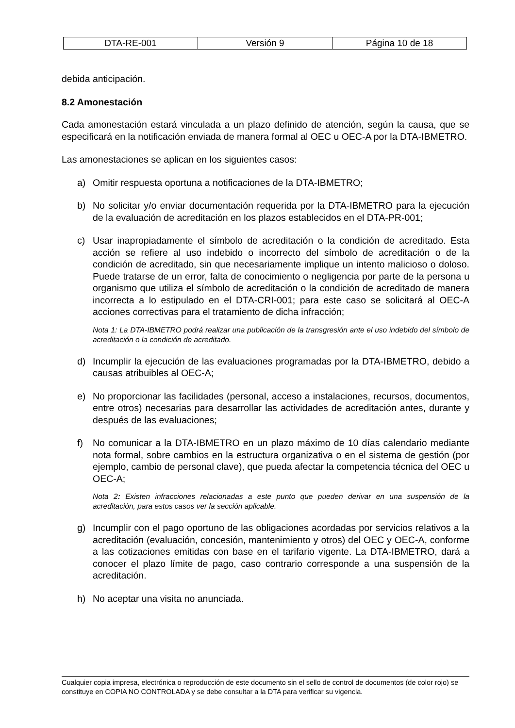| DTA-RE-001 | Versión 9 | Página 10 de 18 |
debida anticipación.
8.2 Amonestación
Cada amonestación estará vinculada a un plazo definido de atención, según la causa, que se especificará en la notificación enviada de manera formal al OEC u OEC-A por la DTA-IBMETRO.
Las amonestaciones se aplican en los siguientes casos:
a) Omitir respuesta oportuna a notificaciones de la DTA-IBMETRO;
b) No solicitar y/o enviar documentación requerida por la DTA-IBMETRO para la ejecución de la evaluación de acreditación en los plazos establecidos en el DTA-PR-001;
c) Usar inapropiadamente el símbolo de acreditación o la condición de acreditado. Esta acción se refiere al uso indebido o incorrecto del símbolo de acreditación o de la condición de acreditado, sin que necesariamente implique un intento malicioso o doloso. Puede tratarse de un error, falta de conocimiento o negligencia por parte de la persona u organismo que utiliza el símbolo de acreditación o la condición de acreditado de manera incorrecta a lo estipulado en el DTA-CRI-001; para este caso se solicitará al OEC-A acciones correctivas para el tratamiento de dicha infracción;
Nota 1: La DTA-IBMETRO podrá realizar una publicación de la transgresión ante el uso indebido del símbolo de acreditación o la condición de acreditado.
d) Incumplir la ejecución de las evaluaciones programadas por la DTA-IBMETRO, debido a causas atribuibles al OEC-A;
e) No proporcionar las facilidades (personal, acceso a instalaciones, recursos, documentos, entre otros) necesarias para desarrollar las actividades de acreditación antes, durante y después de las evaluaciones;
f) No comunicar a la DTA-IBMETRO en un plazo máximo de 10 días calendario mediante nota formal, sobre cambios en la estructura organizativa o en el sistema de gestión (por ejemplo, cambio de personal clave), que pueda afectar la competencia técnica del OEC u OEC-A;
Nota 2: Existen infracciones relacionadas a este punto que pueden derivar en una suspensión de la acreditación, para estos casos ver la sección aplicable.
g) Incumplir con el pago oportuno de las obligaciones acordadas por servicios relativos a la acreditación (evaluación, concesión, mantenimiento y otros) del OEC y OEC-A, conforme a las cotizaciones emitidas con base en el tarifario vigente. La DTA-IBMETRO, dará a conocer el plazo límite de pago, caso contrario corresponde a una suspensión de la acreditación.
h) No aceptar una visita no anunciada.
Cualquier copia impresa, electrónica o reproducción de este documento sin el sello de control de documentos (de color rojo) se constituye en COPIA NO CONTROLADA y se debe consultar a la DTA para verificar su vigencia.